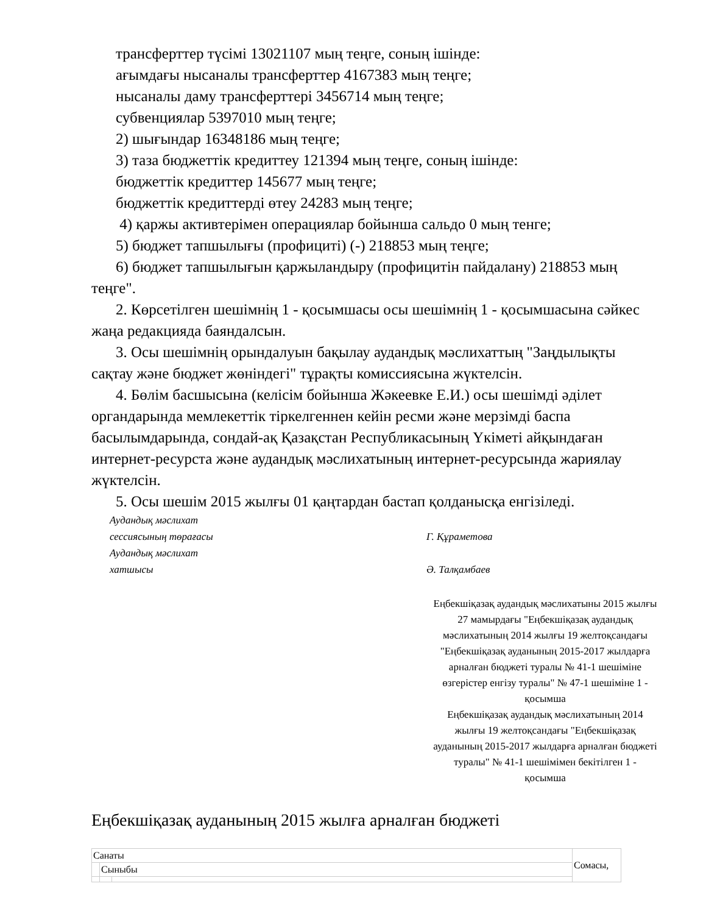трансферттер түсімі 13021107 мың теңге, соның ішінде:
ағымдағы нысаналы трансферттер 4167383 мың теңге;
нысаналы даму трансферттері 3456714 мың теңге;
субвенциялар 5397010 мың теңге;
2) шығындар 16348186 мың теңге;
3) таза бюджеттік кредиттеу 121394 мың теңге, соның ішінде:
бюджеттік кредиттер 145677 мың теңге;
бюджеттік кредиттерді өтеу 24283 мың теңге;
4) қаржы активтерімен операциялар бойынша сальдо 0 мың тенге;
5) бюджет тапшылығы (профициті) (-) 218853 мың теңге;
6) бюджет тапшылығын қаржыландыру (профицитін пайдалану) 218853 мың теңге".
2. Көрсетілген шешімнің 1 - қосымшасы осы шешімнің 1 - қосымшасына сәйкес жаңа редакцияда баяндалсын.
3. Осы шешімнің орындалуын бақылау аудандық мәслихаттың "Заңдылықты сақтау және бюджет жөніндегі" тұрақты комиссиясына жүктелсін.
4. Бөлім басшысына (келісім бойынша Жәкеевке Е.И.) осы шешімді әділет органдарында мемлекеттік тіркелгеннен кейін ресми және мерзімді баспа басылымдарында, сондай-ақ Қазақстан Республикасының Үкіметі айқындаған интернет-ресурста және аудандық мәслихатының интернет-ресурсында жариялау жүктелсін.
5. Осы шешім 2015 жылғы 01 қаңтардан бастап қолданысқа енгізіледі.
Аудандық мәслихат
сессиясының төрағасы
Г. Құраметова
Аудандық мәслихат
хатшысы
Ә. Талқамбаев
Еңбекшіқазақ аудандық мәслихатыны 2015 жылғы 27 мамырдағы "Еңбекшіқазақ аудандық мәслихатының 2014 жылғы 19 желтоқсандағы "Еңбекшіқазақ ауданының 2015-2017 жылдарға арналған бюджеті туралы № 41-1 шешіміне өзгерістер енгізу туралы" № 47-1 шешіміне 1 - қосымша
Еңбекшіқазақ аудандық мәслихатының 2014 жылғы 19 желтоқсандағы "Еңбекшіқазақ ауданының 2015-2017 жылдарға арналған бюджеті туралы" № 41-1 шешімімен бекітілген 1 - қосымша
Еңбекшіқазақ ауданының 2015 жылға арналған бюджеті
| Санаты | | | Сомасы, |
| | Сыныбы | | |